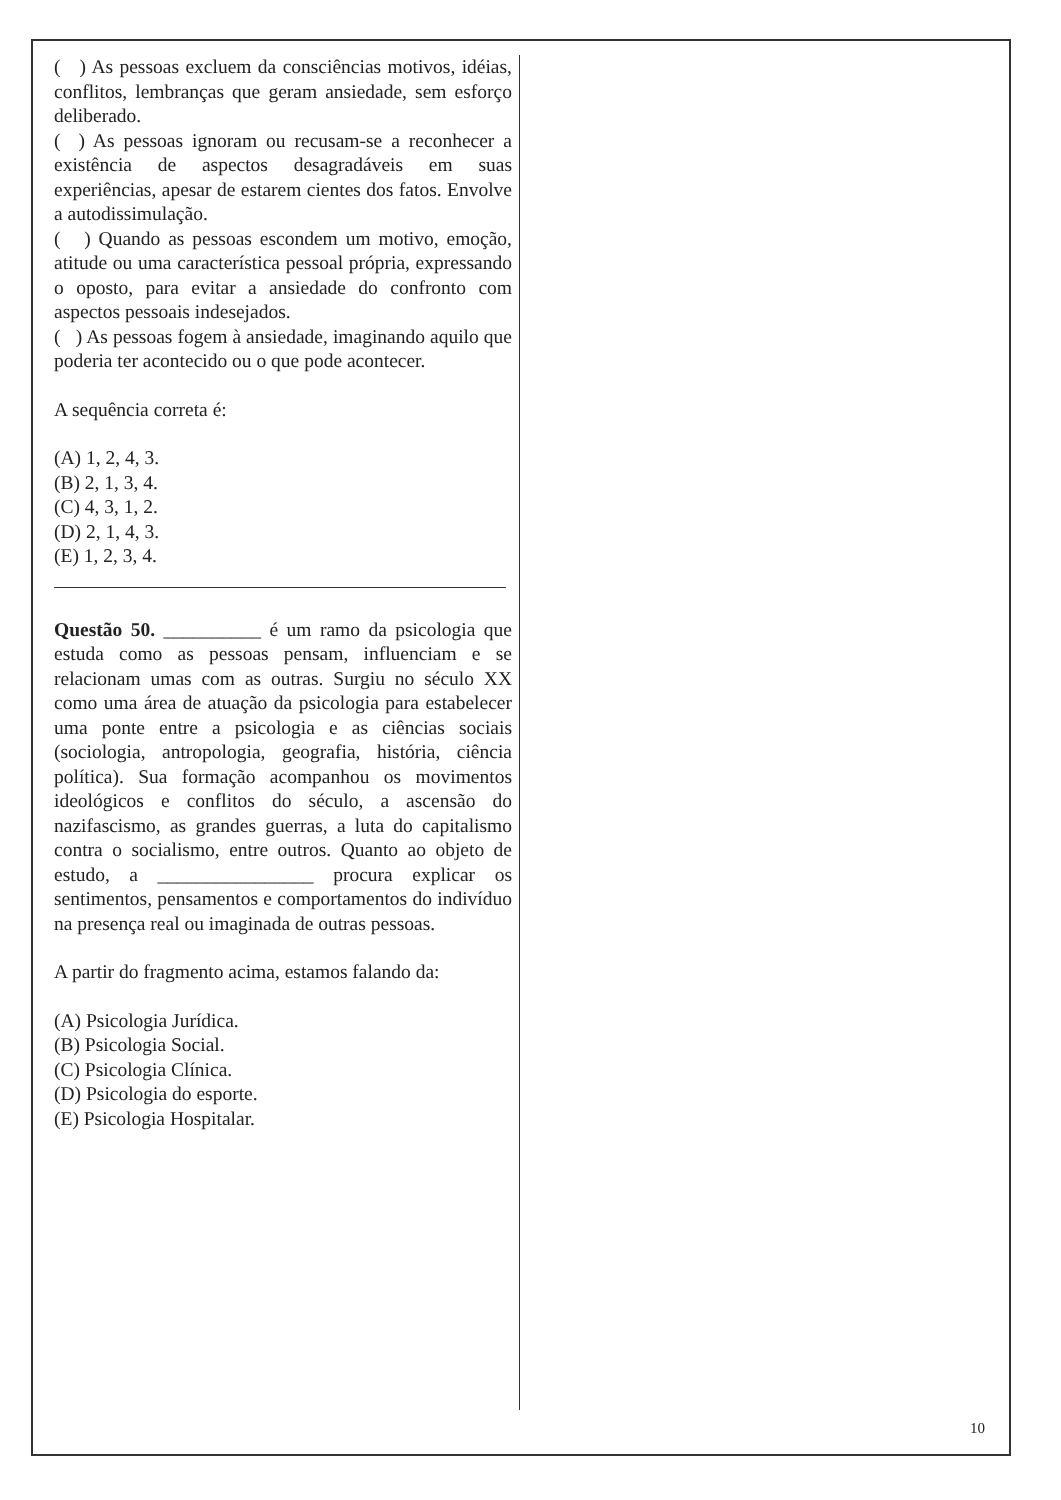( ) As pessoas excluem da consciências motivos, idéias, conflitos, lembranças que geram ansiedade, sem esforço deliberado.
( ) As pessoas ignoram ou recusam-se a reconhecer a existência de aspectos desagradáveis em suas experiências, apesar de estarem cientes dos fatos. Envolve a autodissimulação.
( ) Quando as pessoas escondem um motivo, emoção, atitude ou uma característica pessoal própria, expressando o oposto, para evitar a ansiedade do confronto com aspectos pessoais indesejados.
( ) As pessoas fogem à ansiedade, imaginando aquilo que poderia ter acontecido ou o que pode acontecer.
A sequência correta é:
(A) 1, 2, 4, 3.
(B) 2, 1, 3, 4.
(C) 4, 3, 1, 2.
(D) 2, 1, 4, 3.
(E) 1, 2, 3, 4.
Questão 50. __________ é um ramo da psicologia que estuda como as pessoas pensam, influenciam e se relacionam umas com as outras. Surgiu no século XX como uma área de atuação da psicologia para estabelecer uma ponte entre a psicologia e as ciências sociais (sociologia, antropologia, geografia, história, ciência política). Sua formação acompanhou os movimentos ideológicos e conflitos do século, a ascensão do nazifascismo, as grandes guerras, a luta do capitalismo contra o socialismo, entre outros. Quanto ao objeto de estudo, a ________________ procura explicar os sentimentos, pensamentos e comportamentos do indivíduo na presença real ou imaginada de outras pessoas.
A partir do fragmento acima, estamos falando da:
(A) Psicologia Jurídica.
(B) Psicologia Social.
(C) Psicologia Clínica.
(D) Psicologia do esporte.
(E) Psicologia Hospitalar.
10